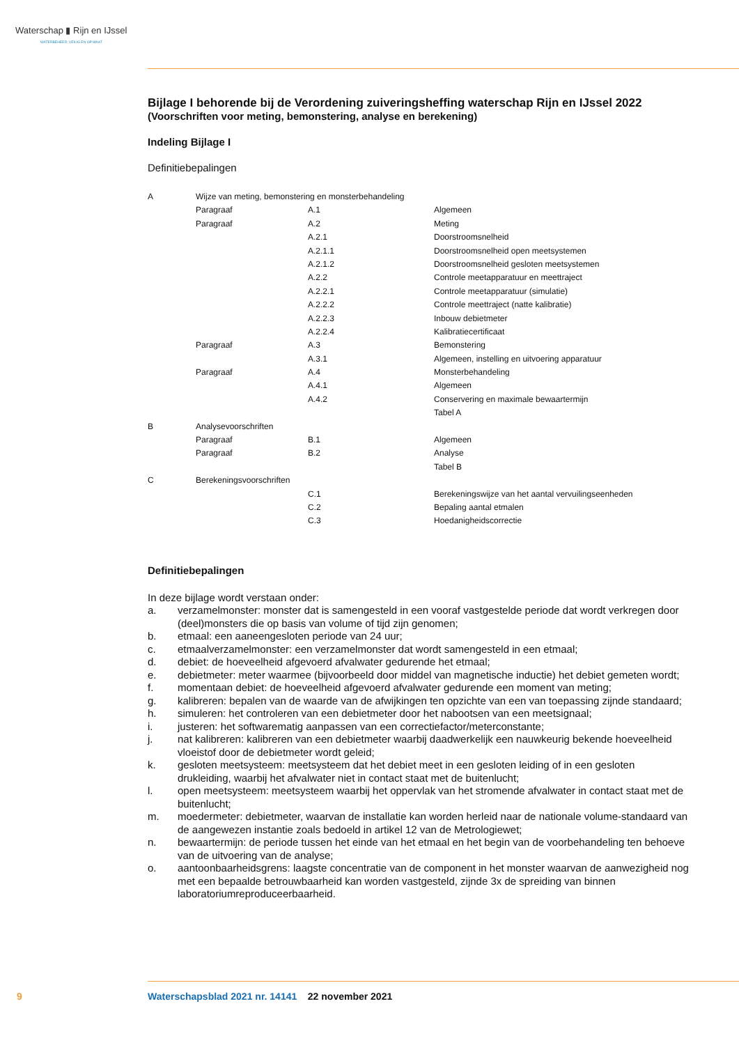Waterschap ▮ Rijn en IJssel
WATERBEHEER: VEILIG EN OP MAAT
Bijlage I behorende bij de Verordening zuiveringsheffing waterschap Rijn en IJssel 2022
(Voorschriften voor meting, bemonstering, analyse en berekening)
Indeling Bijlage I
Definitiebepalingen
| A | Wijze van meting, bemonstering en monsterbehandeling | | |
| | Paragraaf | A.1 | Algemeen |
| | Paragraaf | A.2 | Meting |
| | | A.2.1 | Doorstroomsnelheid |
| | | A.2.1.1 | Doorstroomsnelheid open meetsystemen |
| | | A.2.1.2 | Doorstroomsnelheid gesloten meetsystemen |
| | | A.2.2 | Controle meetapparatuur en meettraject |
| | | A.2.2.1 | Controle meetapparatuur (simulatie) |
| | | A.2.2.2 | Controle meettraject (natte kalibratie) |
| | | A.2.2.3 | Inbouw debietmeter |
| | | A.2.2.4 | Kalibratiecertificaat |
| | Paragraaf | A.3 | Bemonstering |
| | | A.3.1 | Algemeen, instelling en uitvoering apparatuur |
| | Paragraaf | A.4 | Monsterbehandeling |
| | | A.4.1 | Algemeen |
| | | A.4.2 | Conservering en maximale bewaartermijn |
| | | | Tabel A |
| B | Analysevoorschriften | | |
| | Paragraaf | B.1 | Algemeen |
| | Paragraaf | B.2 | Analyse |
| | | | Tabel B |
| C | Berekeningsvoorschriften | | |
| | | C.1 | Berekeningswijze van het aantal vervuilingseenheden |
| | | C.2 | Bepaling aantal etmalen |
| | | C.3 | Hoedanigheidscorrectie |
Definitiebepalingen
In deze bijlage wordt verstaan onder:
a. verzamelmonster: monster dat is samengesteld in een vooraf vastgestelde periode dat wordt verkregen door (deel)monsters die op basis van volume of tijd zijn genomen;
b. etmaal: een aaneengesloten periode van 24 uur;
c. etmaalverzamelmonster: een verzamelmonster dat wordt samengesteld in een etmaal;
d. debiet: de hoeveelheid afgevoerd afvalwater gedurende het etmaal;
e. debietmeter: meter waarmee (bijvoorbeeld door middel van magnetische inductie) het debiet gemeten wordt;
f. momentaan debiet: de hoeveelheid afgevoerd afvalwater gedurende een moment van meting;
g. kalibreren: bepalen van de waarde van de afwijkingen ten opzichte van een van toepassing zijnde standaard;
h. simuleren: het controleren van een debietmeter door het nabootsen van een meetsignaal;
i. justeren: het softwarematig aanpassen van een correctiefactor/meterconstante;
j. nat kalibreren: kalibreren van een debietmeter waarbij daadwerkelijk een nauwkeurig bekende hoeveelheid vloeistof door de debietmeter wordt geleid;
k. gesloten meetsysteem: meetsysteem dat het debiet meet in een gesloten leiding of in een gesloten drukleiding, waarbij het afvalwater niet in contact staat met de buitenlucht;
l. open meetsysteem: meetsysteem waarbij het oppervlak van het stromende afvalwater in contact staat met de buitenlucht;
m. moedermeter: debietmeter, waarvan de installatie kan worden herleid naar de nationale volume-standaard van de aangewezen instantie zoals bedoeld in artikel 12 van de Metrologiewet;
n. bewaartermijn: de periode tussen het einde van het etmaal en het begin van de voorbehandeling ten behoeve van de uitvoering van de analyse;
o. aantoonbaarheidsgrens: laagste concentratie van de component in het monster waarvan de aanwezigheid nog met een bepaalde betrouwbaarheid kan worden vastgesteld, zijnde 3x de spreiding van binnen laboratoriumreproduceerbaarheid.
9
Waterschapsblad 2021 nr. 14141 22 november 2021